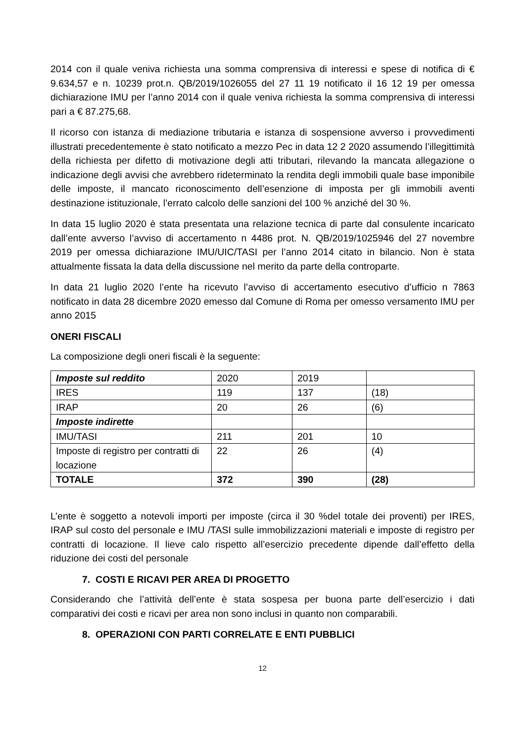2014 con il quale veniva richiesta una somma comprensiva di interessi e spese di notifica di € 9.634,57 e n. 10239 prot.n. QB/2019/1026055 del 27 11 19 notificato il 16 12 19 per omessa dichiarazione IMU per l’anno 2014 con il quale veniva richiesta la somma comprensiva di interessi pari a € 87.275,68.
Il ricorso con istanza di mediazione tributaria e istanza di sospensione avverso i provvedimenti illustrati precedentemente è stato notificato a mezzo Pec in data 12 2 2020 assumendo l’illegittimità della richiesta per difetto di motivazione degli atti tributari, rilevando la mancata allegazione o indicazione degli avvisi che avrebbero rideterminato la rendita degli immobili quale base imponibile delle imposte, il mancato riconoscimento dell’esenzione di imposta per gli immobili aventi destinazione istituzionale, l’errato calcolo delle sanzioni del 100 % anziché del 30 %.
In data 15 luglio 2020 è stata presentata una relazione tecnica di parte dal consulente incaricato dall’ente avverso l’avviso di accertamento n 4486 prot. N. QB/2019/1025946 del 27 novembre 2019 per omessa dichiarazione IMU/UIC/TASI per l’anno 2014 citato in bilancio. Non è stata attualmente fissata la data della discussione nel merito da parte della controparte.
In data 21 luglio 2020 l’ente ha ricevuto l’avviso di accertamento esecutivo d’ufficio n 7863 notificato in data 28 dicembre 2020 emesso dal Comune di Roma per omesso versamento IMU per anno 2015
ONERI FISCALI
La composizione degli oneri fiscali è la seguente:
| Imposte sul reddito | 2020 | 2019 | |
| IRES | 119 | 137 | (18) |
| IRAP | 20 | 26 | (6) |
| Imposte indirette | | | |
| IMU/TASI | 211 | 201 | 10 |
| Imposte di registro per contratti di locazione | 22 | 26 | (4) |
| TOTALE | 372 | 390 | (28) |
L’ente è soggetto a notevoli importi per imposte (circa il 30 %del totale dei proventi) per IRES, IRAP sul costo del personale e IMU /TASI sulle immobilizzazioni materiali e imposte di registro per contratti di locazione. Il lieve calo rispetto all’esercizio precedente dipende dall’effetto della riduzione dei costi del personale
7. COSTI E RICAVI PER AREA DI PROGETTO
Considerando che l’attività dell’ente è stata sospesa per buona parte dell’esercizio i dati comparativi dei costi e ricavi per area non sono inclusi in quanto non comparabili.
8. OPERAZIONI CON PARTI CORRELATE E ENTI PUBBLICI
12